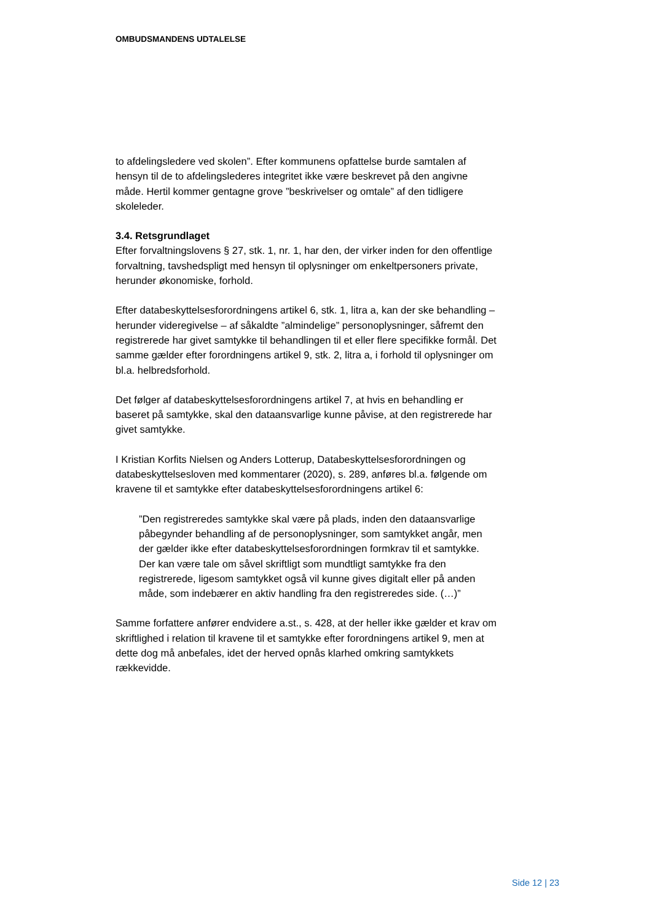OMBUDSMANDENS UDTALELSE
to afdelingsledere ved skolen”. Efter kommunens opfattelse burde samtalen af hensyn til de to afdelingslederes integritet ikke være beskrevet på den angivne måde. Hertil kommer gentagne grove ”beskrivelser og omtale” af den tidligere skoleleder.
3.4. Retsgrundlaget
Efter forvaltningslovens § 27, stk. 1, nr. 1, har den, der virker inden for den offentlige forvaltning, tavshedspligt med hensyn til oplysninger om enkeltpersoners private, herunder økonomiske, forhold.
Efter databeskyttelsesforordningens artikel 6, stk. 1, litra a, kan der ske behandling – herunder videregivelse – af såkaldte ”almindelige” personoplysninger, såfremt den registrerede har givet samtykke til behandlingen til et eller flere specifikke formål. Det samme gælder efter forordningens artikel 9, stk. 2, litra a, i forhold til oplysninger om bl.a. helbredsforhold.
Det følger af databeskyttelsesforordningens artikel 7, at hvis en behandling er baseret på samtykke, skal den dataansvarlige kunne påvise, at den registrerede har givet samtykke.
I Kristian Korfits Nielsen og Anders Lotterup, Databeskyttelsesforordningen og databeskyttelsesloven med kommentarer (2020), s. 289, anføres bl.a. følgende om kravene til et samtykke efter databeskyttelsesforordningens artikel 6:
”Den registreredes samtykke skal være på plads, inden den dataansvarlige påbegynder behandling af de personoplysninger, som samtykket angår, men der gælder ikke efter databeskyttelsesforordningen formkrav til et samtykke. Der kan være tale om såvel skriftligt som mundtligt samtykke fra den registrerede, ligesom samtykket også vil kunne gives digitalt eller på anden måde, som indebærer en aktiv handling fra den registreredes side. (…)”
Samme forfattere anfører endvidere a.st., s. 428, at der heller ikke gælder et krav om skriftlighed i relation til kravene til et samtykke efter forordningens artikel 9, men at dette dog må anbefales, idet der herved opnås klarhed omkring samtykkets rækkevidde.
Side 12 | 23